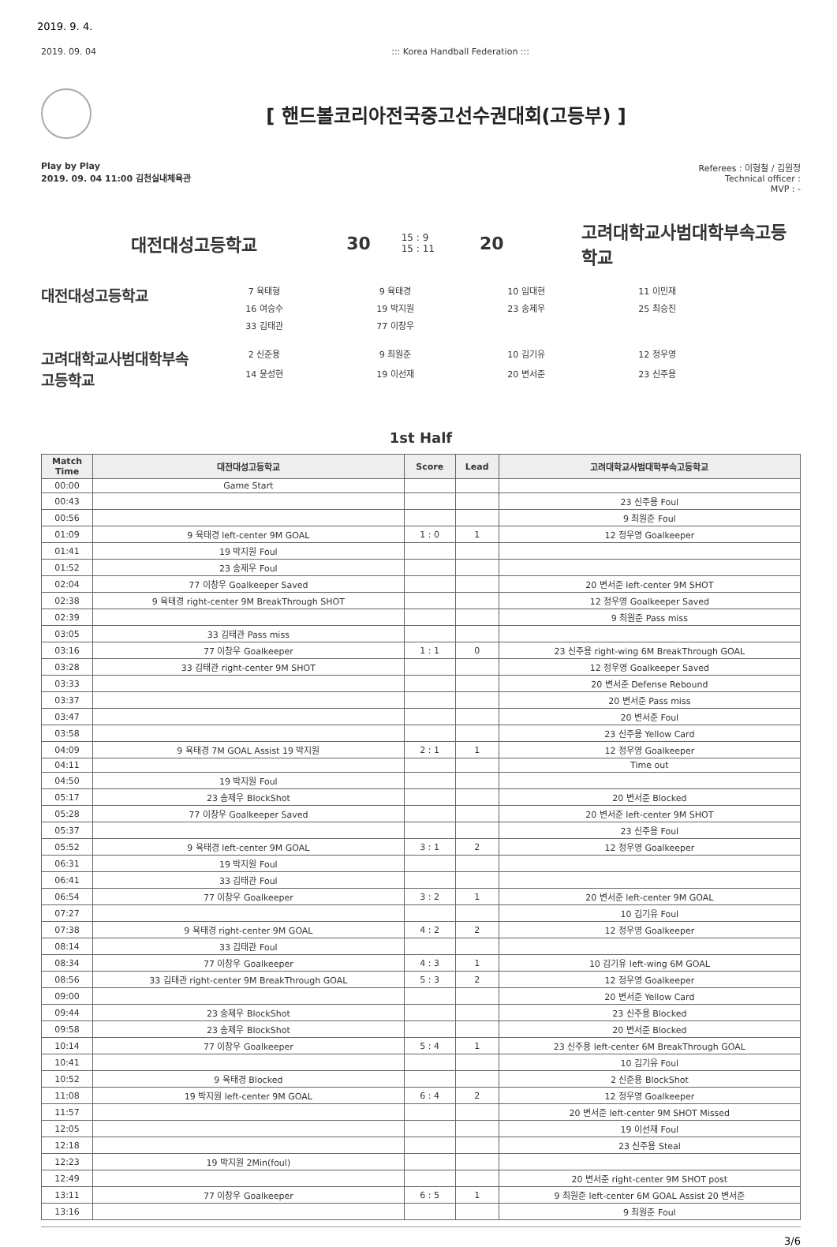2019. 9. 4.
2019. 09. 04::: Korea Handball Federation :::
[ 핸드볼코리아전국중고선수권대회(고등부) ]
Play by Play
2019. 09. 04 11:00 김천실내체육관
Referees : 이형철 / 김원정
Technical officer :
MVP : -
대전대성고등학교 30
15 : 9
15 : 11
20
고려대학교사범대학부속고등학교
대전대성고등학교
7 육태형
9 육태경
10 임대현
11 이민재
16 여승수
19 박지원
23 송제우
25 최승진
33 김태관
77 이창우
고려대학교사범대학부속고등학교
2 신준용
9 최원준
10 김기유
12 정우영
14 윤성현
19 이선재
20 변서준
23 신주용
1st Half
| Match Time | 대전대성고등학교 | Score | Lead | 고려대학교사범대학부속고등학교 |
| --- | --- | --- | --- | --- |
| 00:00 | Game Start | | | |
| 00:43 | | | | 23 신주용 Foul |
| 00:56 | | | | 9 최원준 Foul |
| 01:09 | 9 육태경 left-center 9M GOAL | 1 : 0 | 1 | 12 정우영 Goalkeeper |
| 01:41 | 19 박지원 Foul | | | |
| 01:52 | 23 송제우 Foul | | | |
| 02:04 | 77 이창우 Goalkeeper Saved | | | 20 변서준 left-center 9M SHOT |
| 02:38 | 9 육태경 right-center 9M BreakThrough SHOT | | | 12 정우영 Goalkeeper Saved |
| 02:39 | | | | 9 최원준 Pass miss |
| 03:05 | 33 김태관 Pass miss | | | |
| 03:16 | 77 이창우 Goalkeeper | 1 : 1 | 0 | 23 신주용 right-wing 6M BreakThrough GOAL |
| 03:28 | 33 김태관 right-center 9M SHOT | | | 12 정우영 Goalkeeper Saved |
| 03:33 | | | | 20 변서준 Defense Rebound |
| 03:37 | | | | 20 변서준 Pass miss |
| 03:47 | | | | 20 변서준 Foul |
| 03:58 | | | | 23 신주용 Yellow Card |
| 04:09 | 9 육태경 7M GOAL Assist 19 박지원 | 2 : 1 | 1 | 12 정우영 Goalkeeper |
| 04:11 | | | | Time out |
| 04:50 | 19 박지원 Foul | | | |
| 05:17 | 23 송제우 BlockShot | | | 20 변서준 Blocked |
| 05:28 | 77 이창우 Goalkeeper Saved | | | 20 변서준 left-center 9M SHOT |
| 05:37 | | | | 23 신주용 Foul |
| 05:52 | 9 육태경 left-center 9M GOAL | 3 : 1 | 2 | 12 정우영 Goalkeeper |
| 06:31 | 19 박지원 Foul | | | |
| 06:41 | 33 김태관 Foul | | | |
| 06:54 | 77 이창우 Goalkeeper | 3 : 2 | 1 | 20 변서준 left-center 9M GOAL |
| 07:27 | | | | 10 김기유 Foul |
| 07:38 | 9 육태경 right-center 9M GOAL | 4 : 2 | 2 | 12 정우영 Goalkeeper |
| 08:14 | 33 김태관 Foul | | | |
| 08:34 | 77 이창우 Goalkeeper | 4 : 3 | 1 | 10 김기유 left-wing 6M GOAL |
| 08:56 | 33 김태관 right-center 9M BreakThrough GOAL | 5 : 3 | 2 | 12 정우영 Goalkeeper |
| 09:00 | | | | 20 변서준 Yellow Card |
| 09:44 | 23 송제우 BlockShot | | | 23 신주용 Blocked |
| 09:58 | 23 송제우 BlockShot | | | 20 변서준 Blocked |
| 10:14 | 77 이창우 Goalkeeper | 5 : 4 | 1 | 23 신주용 left-center 6M BreakThrough GOAL |
| 10:41 | | | | 10 김기유 Foul |
| 10:52 | 9 육태경 Blocked | | | 2 신준용 BlockShot |
| 11:08 | 19 박지원 left-center 9M GOAL | 6 : 4 | 2 | 12 정우영 Goalkeeper |
| 11:57 | | | | 20 변서준 left-center 9M SHOT Missed |
| 12:05 | | | | 19 이선재 Foul |
| 12:18 | | | | 23 신주용 Steal |
| 12:23 | 19 박지원 2Min(foul) | | | |
| 12:49 | | | | 20 변서준 right-center 9M SHOT post |
| 13:11 | 77 이창우 Goalkeeper | 6 : 5 | 1 | 9 최원준 left-center 6M GOAL Assist 20 변서준 |
| 13:16 | | | | 9 최원준 Foul |
3/6